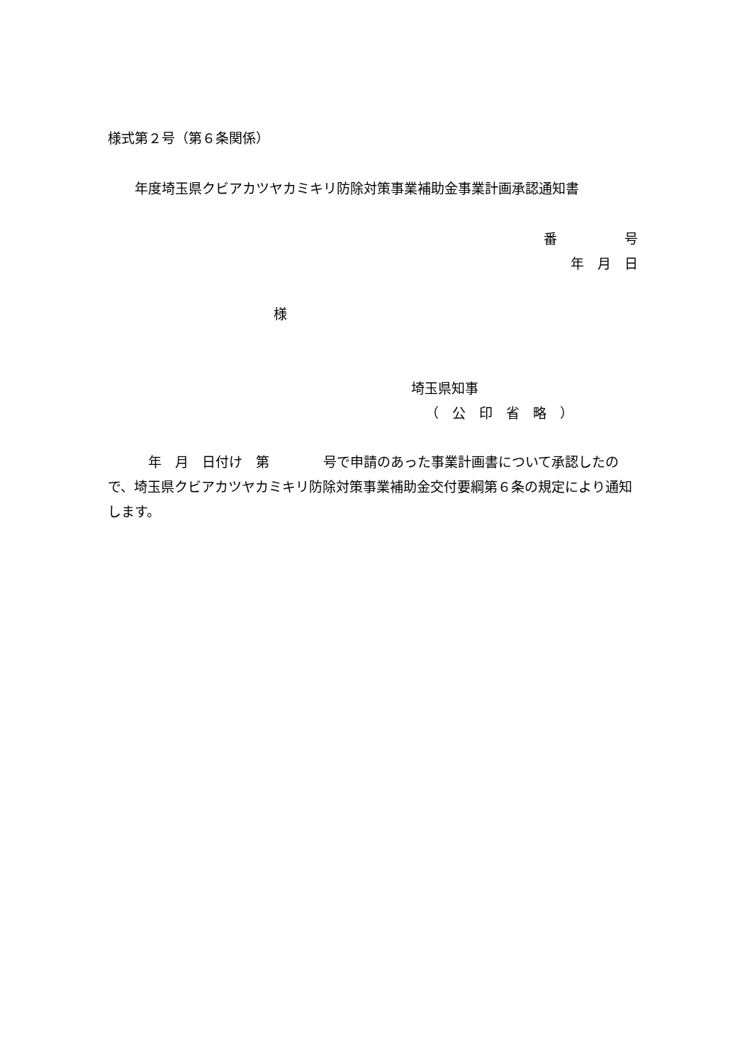様式第２号（第６条関係）
年度埼玉県クビアカツヤカミキリ防除対策事業補助金事業計画承認通知書
番　　　　　号
年　月　日
様
埼玉県知事
（　公　印　省　略　）
　　　年　月　日付け　第　　　　号で申請のあった事業計画書について承認したので、埼玉県クビアカツヤカミキリ防除対策事業補助金交付要綱第６条の規定により通知します。